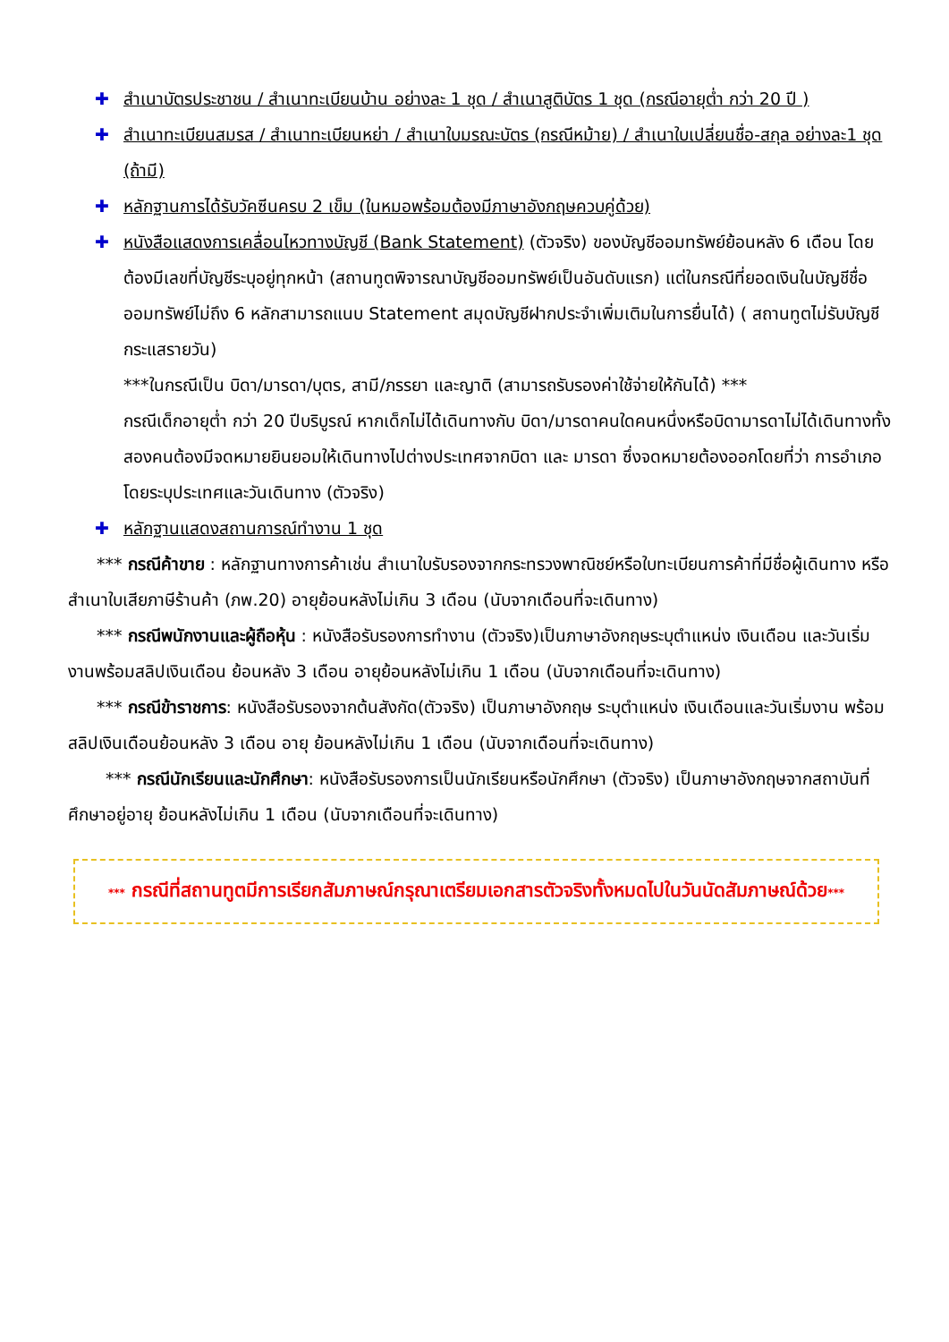✚ สำเนาบัตรประชาชน / สำเนาทะเบียนบ้าน อย่างละ 1 ชุด / สำเนาสูติบัตร 1 ชุด (กรณีอายุต่ำ กว่า 20 ปี )
✚ สำเนาทะเบียนสมรส / สำเนาทะเบียนหย่า / สำเนาใบมรณะบัตร (กรณีหม้าย) / สำเนาใบเปลี่ยนชื่อ-สกุล อย่างละ1 ชุด (ถ้ามี)
✚ หลักฐานการได้รับวัคซีนครบ 2 เข็ม (ในหมอพร้อมต้องมีภาษาอังกฤษควบคู่ด้วย)
✚ หนังสือแสดงการเคลื่อนไหวทางบัญชี (Bank Statement) (ตัวจริง) ของบัญชีออมทรัพย์ย้อนหลัง 6 เดือน โดยต้องมีเลขที่บัญชีระบุอยู่ทุกหน้า (สถานทูตพิจารณาบัญชีออมทรัพย์เป็นอันดับแรก) แต่ในกรณีที่ยอดเงินในบัญชีชื่อออมทรัพย์ไม่ถึง 6 หลักสามารถแนบ Statement สมุดบัญชีฝากประจำเพิ่มเติมในการยื่นได้) ( สถานทูตไม่รับบัญชีกระแสรายวัน)
***ในกรณีเป็น บิดา/มารดา/บุตร, สามี/ภรรยา และญาติ (สามารถรับรองค่าใช้จ่ายให้กันได้) ***
กรณีเด็กอายุต่ำ กว่า 20 ปีบริบูรณ์ หากเด็กไม่ได้เดินทางกับ บิดา/มารดาคนใดคนหนึ่งหรือบิดามารดาไม่ได้เดินทางทั้งสองคนต้องมีจดหมายยินยอมให้เดินทางไปต่างประเทศจากบิดา และ มารดา ซึ่งจดหมายต้องออกโดยที่ว่า การอำเภอโดยระบุประเทศและวันเดินทาง (ตัวจริง)
✚ หลักฐานแสดงสถานการณ์ทำงาน 1 ชุด
*** กรณีค้าขาย : หลักฐานทางการค้าเช่น สำเนาใบรับรองจากกระทรวงพาณิชย์หรือใบทะเบียนการค้าที่มีชื่อผู้เดินทาง หรือ สำเนาใบเสียภาษีร้านค้า (ภพ.20) อายุย้อนหลังไม่เกิน 3 เดือน (นับจากเดือนที่จะเดินทาง)
*** กรณีพนักงานและผู้ถือหุ้น : หนังสือรับรองการทำงาน (ตัวจริง)เป็นภาษาอังกฤษระบุตำแหน่ง เงินเดือน และวันเริ่มงานพร้อมสลิปเงินเดือน ย้อนหลัง 3 เดือน อายุย้อนหลังไม่เกิน 1 เดือน (นับจากเดือนที่จะเดินทาง)
*** กรณีข้าราชการ: หนังสือรับรองจากต้นสังกัด(ตัวจริง) เป็นภาษาอังกฤษ ระบุตำแหน่ง เงินเดือนและวันเริ่มงาน พร้อมสลิปเงินเดือนย้อนหลัง 3 เดือน อายุ ย้อนหลังไม่เกิน 1 เดือน (นับจากเดือนที่จะเดินทาง)
*** กรณีนักเรียนและนักศึกษา: หนังสือรับรองการเป็นนักเรียนหรือนักศึกษา (ตัวจริง) เป็นภาษาอังกฤษจากสถาบันที่ศึกษาอยู่อายุ ย้อนหลังไม่เกิน 1 เดือน (นับจากเดือนที่จะเดินทาง)
*** กรณีที่สถานทูตมีการเรียกสัมภาษณ์กรุณาเตรียมเอกสารตัวจริงทั้งหมดไปในวันนัดสัมภาษณ์ด้วย***